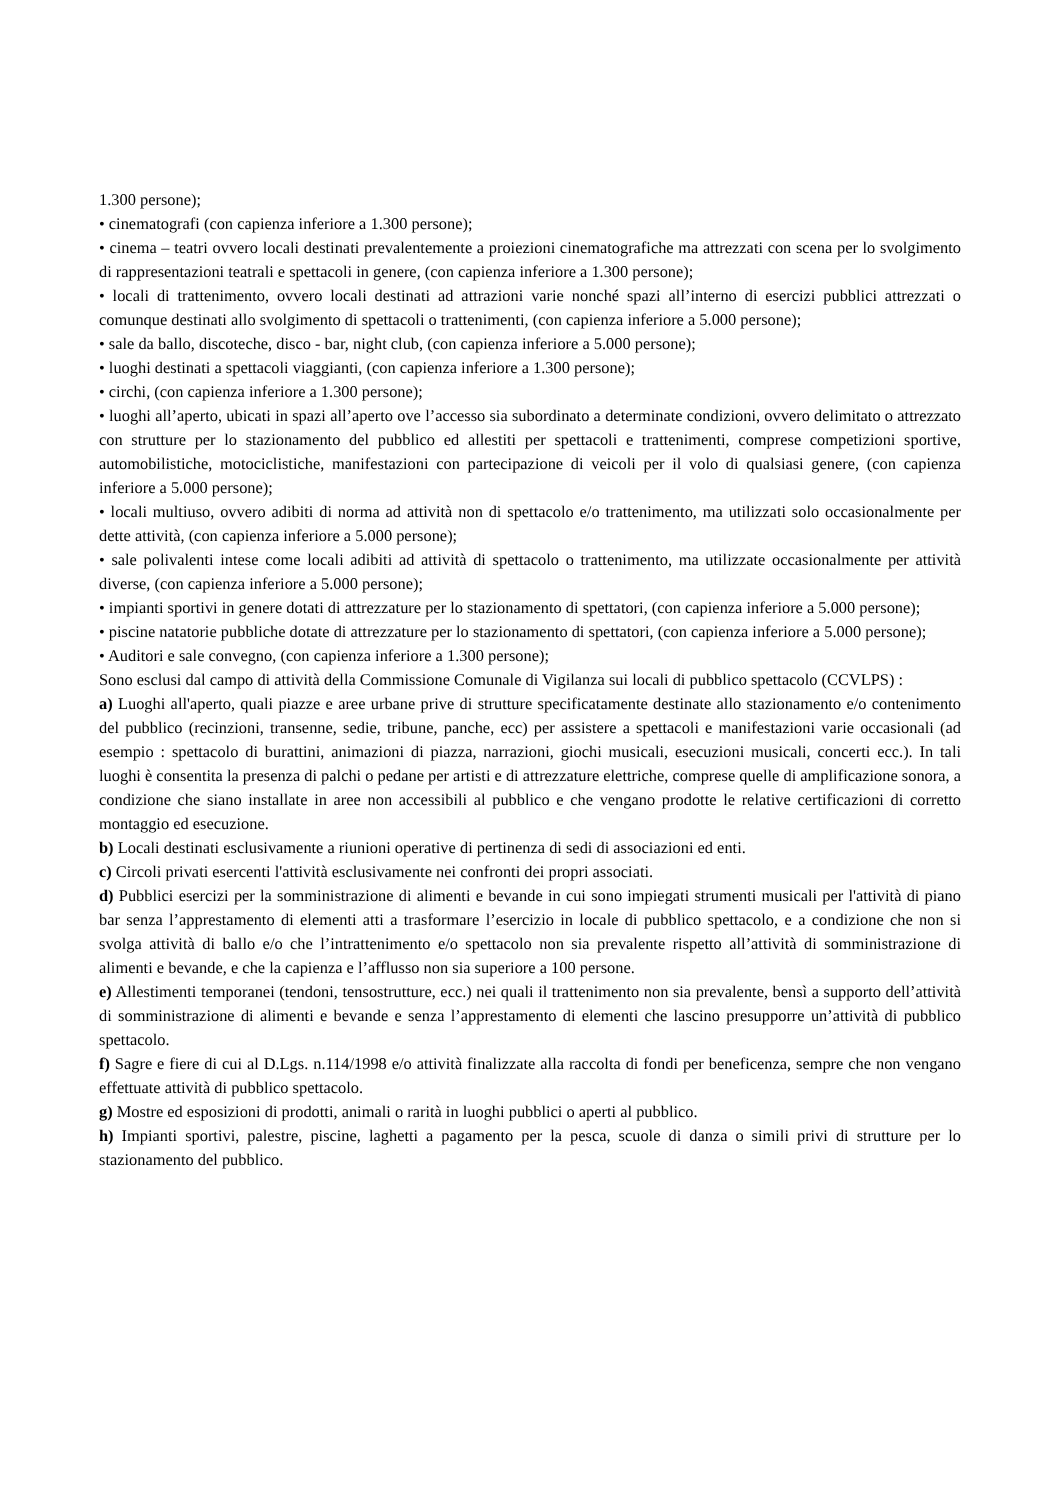1.300 persone);
• cinematografi (con capienza inferiore a 1.300 persone);
• cinema – teatri ovvero locali destinati prevalentemente a proiezioni cinematografiche ma attrezzati con scena per lo svolgimento di rappresentazioni teatrali e spettacoli in genere, (con capienza inferiore a 1.300 persone);
• locali di trattenimento, ovvero locali destinati ad attrazioni varie nonché spazi all’interno di esercizi pubblici attrezzati o comunque destinati allo svolgimento di spettacoli o trattenimenti, (con capienza inferiore a 5.000 persone);
• sale da ballo, discoteche, disco - bar, night club, (con capienza inferiore a 5.000 persone);
• luoghi destinati a spettacoli viaggianti, (con capienza inferiore a 1.300 persone);
• circhi, (con capienza inferiore a 1.300 persone);
• luoghi all’aperto, ubicati in spazi all’aperto ove l’accesso sia subordinato a determinate condizioni, ovvero delimitato o attrezzato con strutture per lo stazionamento del pubblico ed allestiti per spettacoli e trattenimenti, comprese competizioni sportive, automobilistiche, motociclistiche, manifestazioni con partecipazione di veicoli per il volo di qualsiasi genere, (con capienza inferiore a 5.000 persone);
• locali multiuso, ovvero adibiti di norma ad attività non di spettacolo e/o trattenimento, ma utilizzati solo occasionalmente per dette attività, (con capienza inferiore a 5.000 persone);
• sale polivalenti intese come locali adibiti ad attività di spettacolo o trattenimento, ma utilizzate occasionalmente per attività diverse, (con capienza inferiore a 5.000 persone);
• impianti sportivi in genere dotati di attrezzature per lo stazionamento di spettatori, (con capienza inferiore a 5.000 persone);
• piscine natatorie pubbliche dotate di attrezzature per lo stazionamento di spettatori, (con capienza inferiore a 5.000 persone);
• Auditori e sale convegno, (con capienza inferiore a 1.300 persone);
Sono esclusi dal campo di attività della Commissione Comunale di Vigilanza sui locali di pubblico spettacolo (CCVLPS) :
a) Luoghi all'aperto, quali piazze e aree urbane prive di strutture specificatamente destinate allo stazionamento e/o contenimento del pubblico (recinzioni, transenne, sedie, tribune, panche, ecc) per assistere a spettacoli e manifestazioni varie occasionali (ad esempio : spettacolo di burattini, animazioni di piazza, narrazioni, giochi musicali, esecuzioni musicali, concerti ecc.). In tali luoghi è consentita la presenza di palchi o pedane per artisti e di attrezzature elettriche, comprese quelle di amplificazione sonora, a condizione che siano installate in aree non accessibili al pubblico e che vengano prodotte le relative certificazioni di corretto montaggio ed esecuzione.
b) Locali destinati esclusivamente a riunioni operative di pertinenza di sedi di associazioni ed enti.
c) Circoli privati esercenti l'attività esclusivamente nei confronti dei propri associati.
d) Pubblici esercizi per la somministrazione di alimenti e bevande in cui sono impiegati strumenti musicali per l'attività di piano bar senza l’apprestamento di elementi atti a trasformare l’esercizio in locale di pubblico spettacolo, e a condizione che non si svolga attività di ballo e/o che l’intrattenimento e/o spettacolo non sia prevalente rispetto all’attività di somministrazione di alimenti e bevande, e che la capienza e l’afflusso non sia superiore a 100 persone.
e) Allestimenti temporanei (tendoni, tensostrutture, ecc.) nei quali il trattenimento non sia prevalente, bensì a supporto dell’attività di somministrazione di alimenti e bevande e senza l’apprestamento di elementi che lascino presupporre un’attività di pubblico spettacolo.
f) Sagre e fiere di cui al D.Lgs. n.114/1998 e/o attività finalizzate alla raccolta di fondi per beneficenza, sempre che non vengano effettuate attività di pubblico spettacolo.
g) Mostre ed esposizioni di prodotti, animali o rarità in luoghi pubblici o aperti al pubblico.
h) Impianti sportivi, palestre, piscine, laghetti a pagamento per la pesca, scuole di danza o simili privi di strutture per lo stazionamento del pubblico.